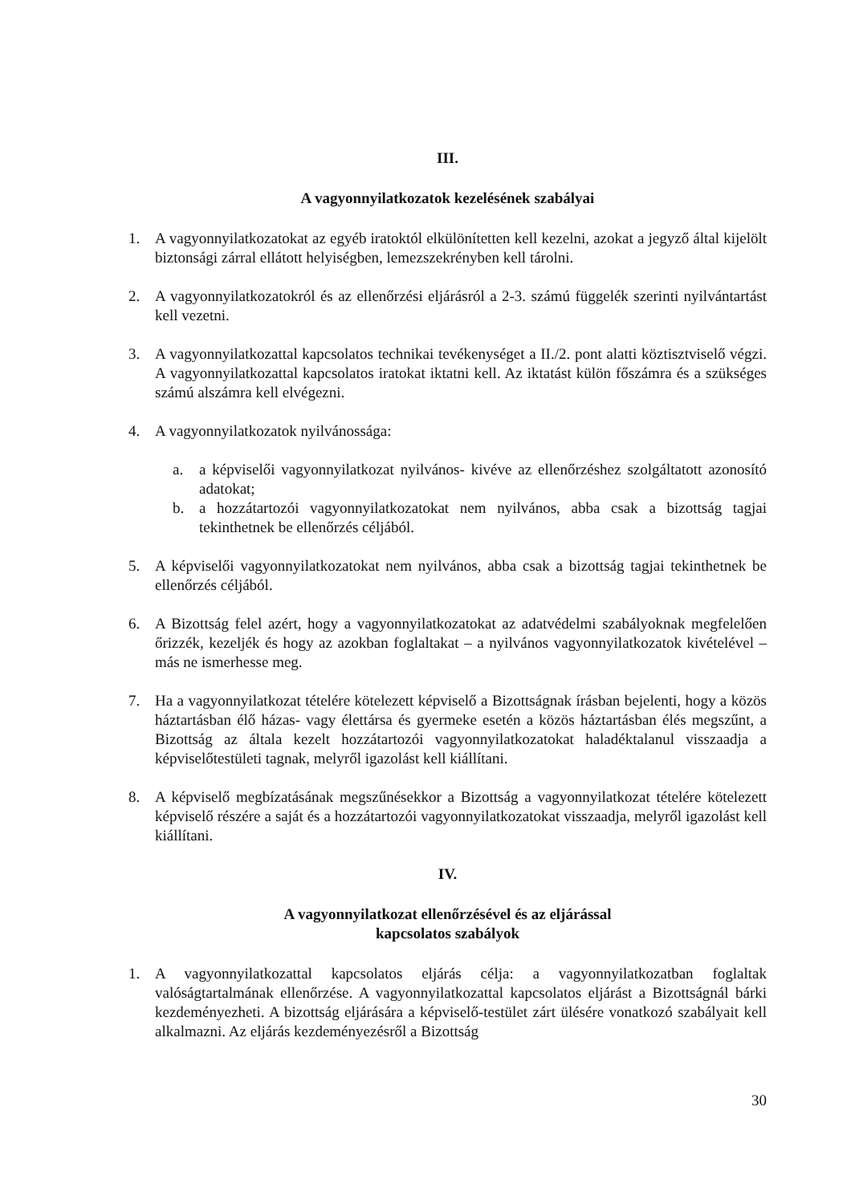III.
A vagyonnyilatkozatok kezelésének szabályai
1. A vagyonnyilatkozatokat az egyéb iratoktól elkülönítetten kell kezelni, azokat a jegyző által kijelölt biztonsági zárral ellátott helyiségben, lemezszekrényben kell tárolni.
2. A vagyonnyilatkozatokról és az ellenőrzési eljárásról a 2-3. számú függelék szerinti nyilvántartást kell vezetni.
3. A vagyonnyilatkozattal kapcsolatos technikai tevékenységet a II./2. pont alatti köztisztviselő végzi. A vagyonnyilatkozattal kapcsolatos iratokat iktatni kell. Az iktatást külön főszámra és a szükséges számú alszámra kell elvégezni.
4. A vagyonnyilatkozatok nyilvánossága:
a. a képviselői vagyonnyilatkozat nyilvános- kivéve az ellenőrzéshez szolgáltatott azonosító adatokat;
b. a hozzátartozói vagyonnyilatkozatokat nem nyilvános, abba csak a bizottság tagjai tekinthetnek be ellenőrzés céljából.
5. A képviselői vagyonnyilatkozatokat nem nyilvános, abba csak a bizottság tagjai tekinthetnek be ellenőrzés céljából.
6. A Bizottság felel azért, hogy a vagyonnyilatkozatokat az adatvédelmi szabályoknak megfelelően őrizzék, kezeljék és hogy az azokban foglaltakat – a nyilvános vagyonnyilatkozatok kivételével – más ne ismerhesse meg.
7. Ha a vagyonnyilatkozat tételére kötelezett képviselő a Bizottságnak írásban bejelenti, hogy a közös háztartásban élő házas- vagy élettársa és gyermeke esetén a közös háztartásban élés megszűnt, a Bizottság az általa kezelt hozzátartozói vagyonnyilatkozatokat haladéktalanul visszaadja a képviselőtestületi tagnak, melyről igazolást kell kiállítani.
8. A képviselő megbízatásának megszűnésekkor a Bizottság a vagyonnyilatkozat tételére kötelezett képviselő részére a saját és a hozzátartozói vagyonnyilatkozatokat visszaadja, melyről igazolást kell kiállítani.
IV.
A vagyonnyilatkozat ellenőrzésével és az eljárással
kapcsolatos szabályok
1. A vagyonnyilatkozattal kapcsolatos eljárás célja: a vagyonnyilatkozatban foglaltak valóságtartalmának ellenőrzése. A vagyonnyilatkozattal kapcsolatos eljárást a Bizottságnál bárki kezdeményezheti. A bizottság eljárására a képviselő-testület zárt ülésére vonatkozó szabályait kell alkalmazni. Az eljárás kezdeményezésről a Bizottság
30